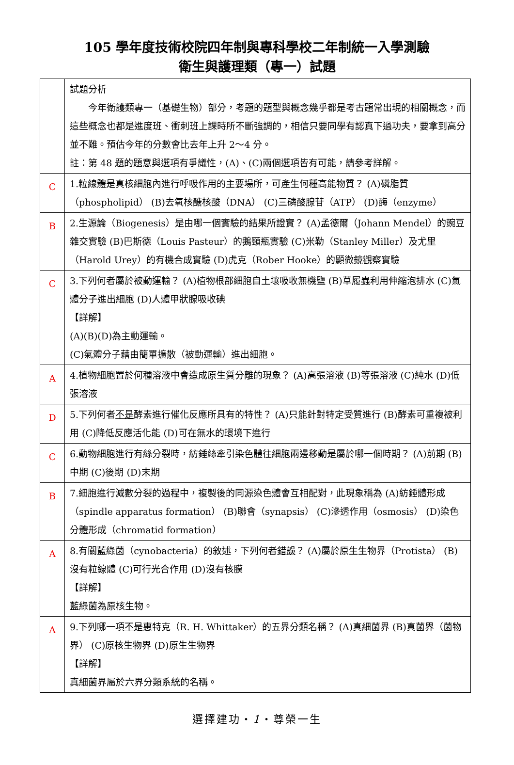105 學年度技術校院四年制與專科學校二年制統一入學測驗
衛生與護理類（專一）試題
| | 試題分析 今年衛護類專一（基礎生物）部分，考題的題型與概念幾乎都是考古題常出現的相關概念，而這些概念也都是進度班、衝刺班上課時所不斷強調的，相信只要同學有認真下過功夫，要拿到高分並不難。預估今年的分數會比去年上升 2～4 分。 註：第 48 題的題意與選項有爭議性，(A)、(C)兩個選項皆有可能，請參考詳解。 |
| C | 1.粒線體是真核細胞內進行呼吸作用的主要場所，可產生何種高能物質？ (A)磷脂質（phospholipid） (B)去氧核醣核酸（DNA） (C)三磷酸腺苷（ATP） (D)酶（enzyme） |
| B | 2.生源論（Biogenesis）是由哪一個實驗的結果所證實？ (A)孟德爾（Johann Mendel）的豌豆雜交實驗 (B)巴斯德（Louis Pasteur）的鵝頸瓶實驗 (C)米勒（Stanley Miller）及尤里（Harold Urey）的有機合成實驗 (D)虎克（Rober Hooke）的顯微鏡觀察實驗 |
| C | 3.下列何者屬於被動運輸？ (A)植物根部細胞自土壤吸收無機鹽 (B)草履蟲利用伸縮泡排水 (C)氣體分子進出細胞 (D)人體甲狀腺吸收碘 【詳解】 (A)(B)(D)為主動運輸。 (C)氣體分子藉由簡單擴散（被動運輸）進出細胞。 |
| A | 4.植物細胞置於何種溶液中會造成原生質分離的現象？ (A)高張溶液 (B)等張溶液 (C)純水 (D)低張溶液 |
| D | 5.下列何者 不是 酵素進行催化反應所具有的特性？ (A)只能針對特定受質進行 (B)酵素可重複被利用 (C)降低反應活化能 (D)可在無水的環境下進行 |
| C | 6.動物細胞進行有絲分裂時，紡錘絲牽引染色體往細胞兩邊移動是屬於哪一個時期？ (A)前期 (B)中期 (C)後期 (D)末期 |
| B | 7.細胞進行減數分裂的過程中，複製後的同源染色體會互相配對，此現象稱為 (A)紡錘體形成（spindle apparatus formation） (B)聯會（synapsis） (C)滲透作用（osmosis） (D)染色分體形成（chromatid formation） |
| A | 8.有關藍綠菌（cynobacteria）的敘述，下列何者 錯誤 ？ (A)屬於原生生物界（Protista） (B)沒有粒線體 (C)可行光合作用 (D)沒有核膜 【詳解】 藍綠菌為原核生物。 |
| A | 9.下列哪一項 不是 惠特克（R. H. Whittaker）的五界分類名稱？ (A)真細菌界 (B)真菌界（菌物界） (C)原核生物界 (D)原生生物界 【詳解】 真細菌界屬於六界分類系統的名稱。 |
選擇建功・1・尊榮一生